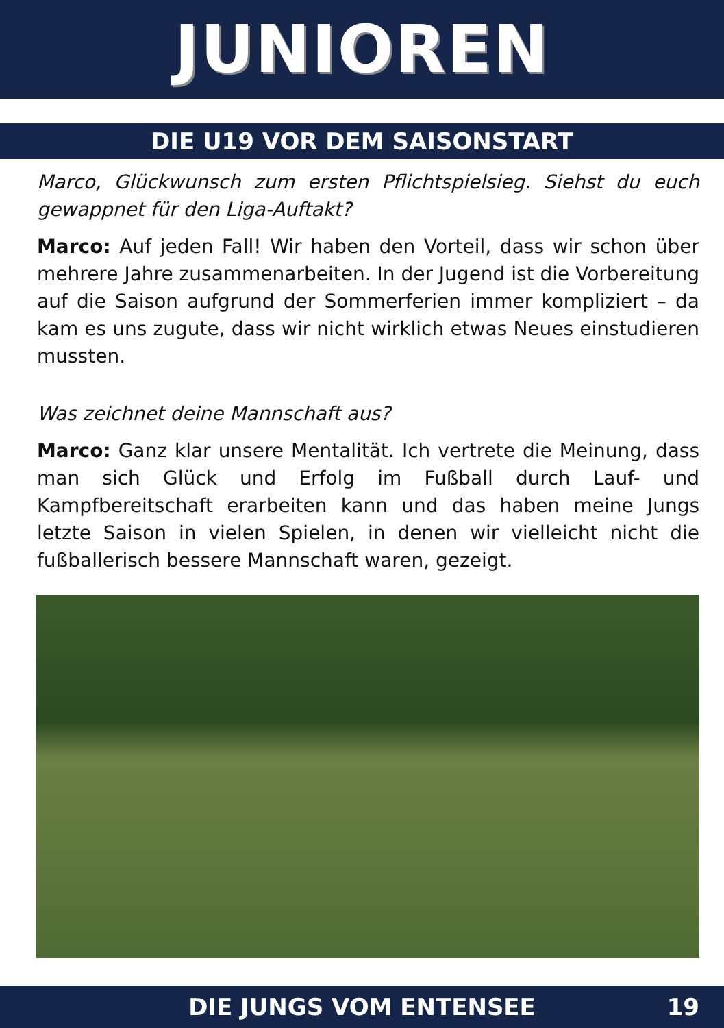JUNIOREN
DIE U19 VOR DEM SAISONSTART
Marco, Glückwunsch zum ersten Pflichtspielsieg. Siehst du euch gewappnet für den Liga-Auftakt?
Marco: Auf jeden Fall! Wir haben den Vorteil, dass wir schon über mehrere Jahre zusammenarbeiten. In der Jugend ist die Vorbereitung auf die Saison aufgrund der Sommerferien immer kompliziert – da kam es uns zugute, dass wir nicht wirklich etwas Neues einstudieren mussten.
Was zeichnet deine Mannschaft aus?
Marco: Ganz klar unsere Mentalität. Ich vertrete die Meinung, dass man sich Glück und Erfolg im Fußball durch Lauf- und Kampfbereitschaft erarbeiten kann und das haben meine Jungs letzte Saison in vielen Spielen, in denen wir vielleicht nicht die fußballerisch bessere Mannschaft waren, gezeigt.
DIE JUNGS VOM ENTENSEE 19